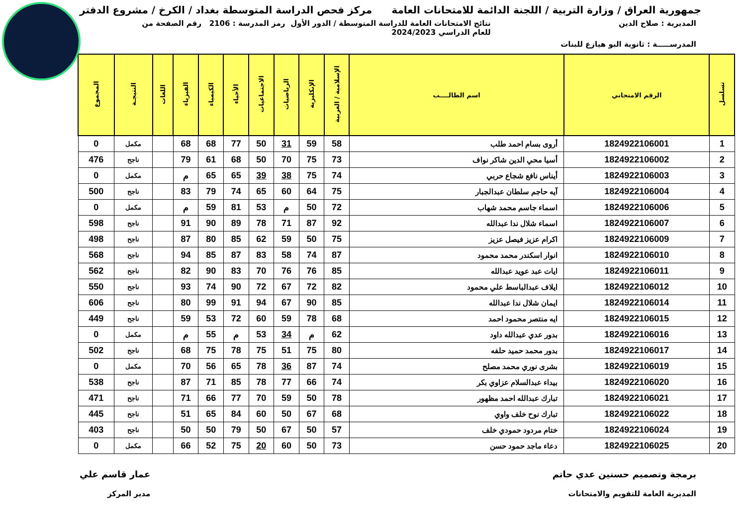جمهورية العراق / وزارة التربية / اللجنة الدائمة للامتحانات العامة
مركز فحص الدراسة المتوسطة بغداد / الكرخ / مشروع الدفتر
المديرية : صلاح الدين نتائج الامتحانات العامة للدراسة المتوسطة / الدور الأول
للعام الدراسي 2024/2023
رمز المدرسة : 2106 رقم الصفحة من
المدرســـــة : ثانوية البو هيازع للبنات
| تسلسل | الرقم الامتحاني | اسم الطالــــب | الإسلامية / العربية | الإنكليزية | الرياضيات | الاجتماعيات | الأحياء | الكيمياء | الفيزياء | اللغات | النتيجـة | المجموع |
| --- | --- | --- | --- | --- | --- | --- | --- | --- | --- | --- | --- | --- |
| 1 | 1824922106001 | أروى بسام احمد طلب | 58 | 59 | 31 | 50 | 77 | 68 | 68 | | مكمل | 0 |
| 2 | 1824922106002 | أسيا محي الدين شاكر نواف | 73 | 75 | 70 | 50 | 68 | 61 | 79 | | ناجح | 476 |
| 3 | 1824922106003 | أيناس نافع شجاع حربي | 74 | 75 | 38 | 39 | 65 | 65 | م | | مكمل | 0 |
| 4 | 1824922106004 | آيه حاجم سلطان عبدالجبار | 75 | 64 | 60 | 65 | 74 | 79 | 83 | | ناجح | 500 |
| 5 | 1824922106006 | اسماء جاسم محمد شهاب | 72 | 50 | م | 53 | 81 | 59 | م | | مكمل | 0 |
| 6 | 1824922106007 | اسماء شلال ندا عبدالله | 92 | 87 | 71 | 78 | 89 | 90 | 91 | | ناجح | 598 |
| 7 | 1824922106009 | اكرام عزيز فيصل عزيز | 75 | 50 | 59 | 62 | 85 | 80 | 87 | | ناجح | 498 |
| 8 | 1824922106010 | انوار اسكندر محمد محمود | 87 | 74 | 58 | 83 | 87 | 85 | 94 | | ناجح | 568 |
| 9 | 1824922106011 | ايات عبد عويد عبدالله | 85 | 76 | 76 | 70 | 83 | 90 | 82 | | ناجح | 562 |
| 10 | 1824922106012 | ايلاف عبدالباسط علي محمود | 82 | 72 | 67 | 72 | 90 | 74 | 93 | | ناجح | 550 |
| 11 | 1824922106014 | ايمان شلال ندا عبدالله | 85 | 90 | 67 | 94 | 91 | 99 | 80 | | ناجح | 606 |
| 12 | 1824922106015 | ايه منتصر محمود احمد | 68 | 78 | 59 | 60 | 72 | 53 | 59 | | ناجح | 449 |
| 13 | 1824922106016 | بدور عدي عبدالله داود | 62 | م | 34 | 53 | م | 55 | م | | مكمل | 0 |
| 14 | 1824922106017 | بدور محمد حميد حلفه | 80 | 75 | 51 | 75 | 78 | 75 | 68 | | ناجح | 502 |
| 15 | 1824922106019 | بشرى نوري محمد مصلح | 74 | 87 | 36 | 78 | 65 | 56 | 70 | | مكمل | 0 |
| 16 | 1824922106020 | بيداء عبدالسلام عزاوي بكر | 74 | 66 | 77 | 78 | 85 | 71 | 87 | | ناجح | 538 |
| 17 | 1824922106021 | تبارك عبدالله احمد مظهور | 78 | 50 | 59 | 70 | 77 | 66 | 71 | | ناجح | 471 |
| 18 | 1824922106022 | تبارك نوح خلف واوي | 68 | 67 | 50 | 60 | 84 | 65 | 51 | | ناجح | 445 |
| 19 | 1824922106024 | ختام مردود حمودي خلف | 57 | 50 | 67 | 50 | 79 | 50 | 50 | | ناجح | 403 |
| 20 | 1824922106025 | دعاء ماجد حمود حسن | 73 | 50 | 60 | 20 | 75 | 52 | 66 | | مكمل | 0 |
برمجة وتصميم حسنين عدي حاتم
المديرية العامة للتقويم والامتحانات
عمار قاسم علي
مدير المركز